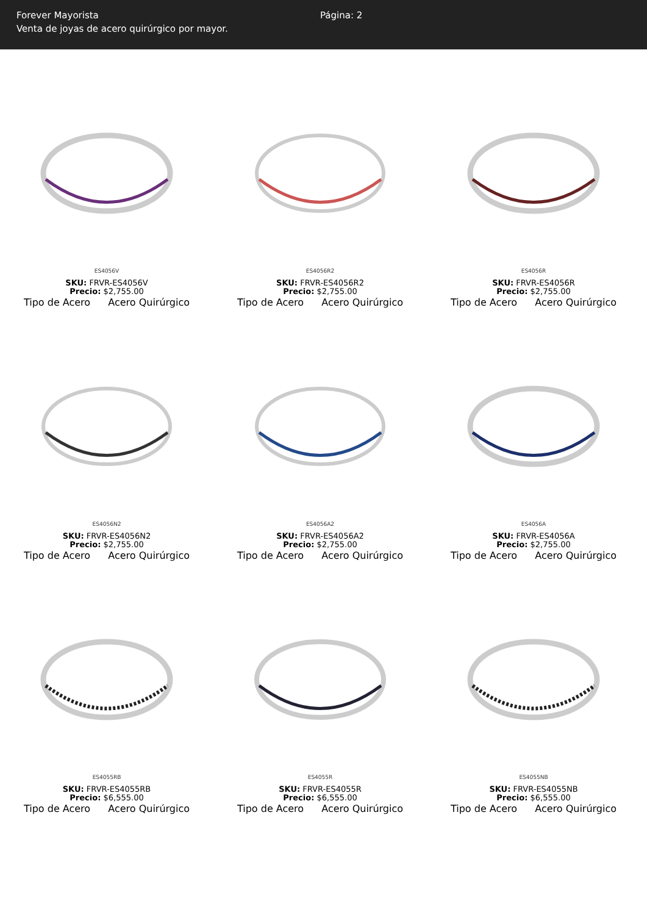Forever Mayorista
Venta de joyas de acero quirúrgico por mayor.
Página: 2
ES4056V
SKU: FRVR-ES4056V
Precio: $2,755.00
Tipo de Acero Acero Quirúrgico
ES4056R2
SKU: FRVR-ES4056R2
Precio: $2,755.00
Tipo de Acero Acero Quirúrgico
ES4056R
SKU: FRVR-ES4056R
Precio: $2,755.00
Tipo de Acero Acero Quirúrgico
ES4056N2
SKU: FRVR-ES4056N2
Precio: $2,755.00
Tipo de Acero Acero Quirúrgico
ES4056A2
SKU: FRVR-ES4056A2
Precio: $2,755.00
Tipo de Acero Acero Quirúrgico
ES4056A
SKU: FRVR-ES4056A
Precio: $2,755.00
Tipo de Acero Acero Quirúrgico
ES4055RB
SKU: FRVR-ES4055RB
Precio: $6,555.00
Tipo de Acero Acero Quirúrgico
ES4055R
SKU: FRVR-ES4055R
Precio: $6,555.00
Tipo de Acero Acero Quirúrgico
ES4055NB
SKU: FRVR-ES4055NB
Precio: $6,555.00
Tipo de Acero Acero Quirúrgico